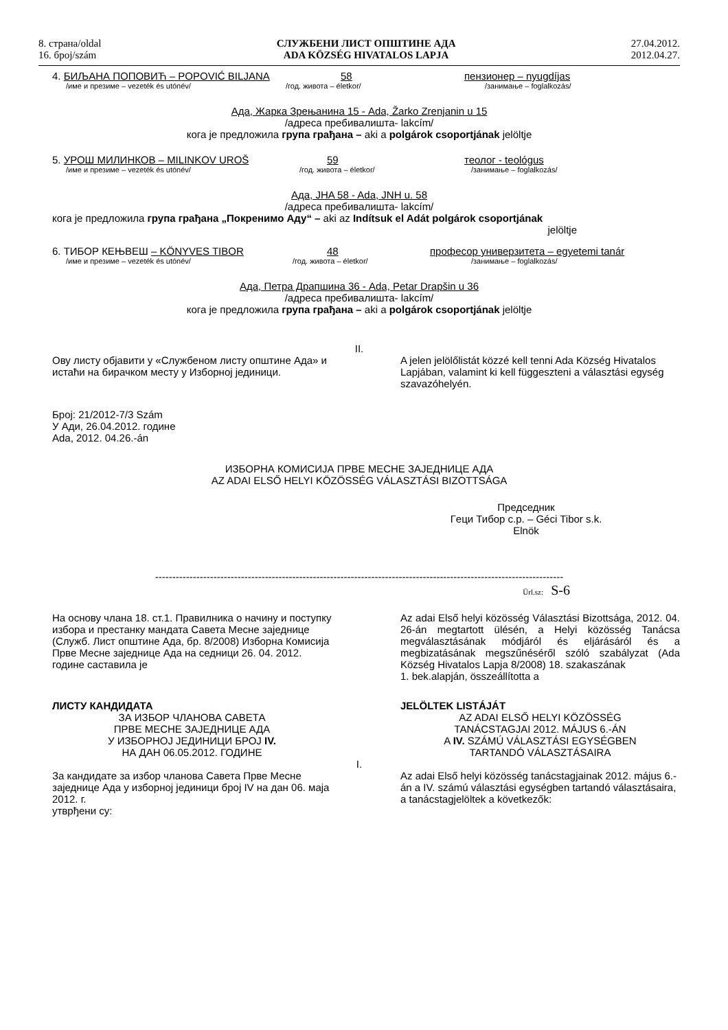8. страна/oldal
16. број/szám
СЛУЖБЕНИ ЛИСТ ОПШТИНЕ АДА
ADA KÖZSÉG HIVATALOS LAPJA
27.04.2012.
2012.04.27.
4. БИЉАНА ПОПОВИЋ – POPOVIĆ BILJANA 58 пензионер – nyugdíjas
/име и презиме – vezeték és utónév/ /год. живота – életkor/ /занимање – foglalkozás/
Ада, Жарка Зрењанина 15 - Ada, Žarko Zrenjanin u 15
/адреса пребивалишта- lakcím/
кога је предложила група грађана – aki a polgárok csoportjának jelöltje
5. УРОШ МИЛИНКОВ – MILINKOV UROŠ 59 теолог - teológus
/име и презиме – vezeték és utónév/ /год. живота – életkor/ /занимање – foglalkozás/
Ада, JHA 58 - Ada, JNH u. 58
/адреса пребивалишта- lakcím/
кога је предложила група грађана „Покренимо Аду“ – aki az Indítsuk el Adát polgárok csoportjának
jelöltje
6. ТИБОР КЕЊВЕШ – KÖNYVES TIBOR 48 професор универзитета – egyetemi tanár
/име и презиме – vezeték és utónév/ /год. живота – életkor/ /занимање – foglalkozás/
Ада, Петра Драпшина 36 - Ada, Petar Drapšin u 36
/адреса пребивалишта- lakcím/
кога је предложила група грађана – aki a polgárok csoportjának jelöltje
II.
Ову листу објавити у «Службеном листу општине Ада» и истаћи на бирачком месту у Изборној јединици.
A jelen jelölőlistát közzé kell tenni Ada Község Hivatalos Lapjában, valamint ki kell függeszteni a választási egység szavazóhelyén.
Број: 21/2012-7/3 Szám
У Ади, 26.04.2012. године
Ada, 2012. 04.26.-án
ИЗБОРНА КОМИСИЈА ПРВЕ МЕСНЕ ЗАЈЕДНИЦЕ АДА
AZ ADAI ELSŐ HELYI KÖZÖSSÉG VÁLASZTÁSI BIZOTTSÁGA
Председник
Гeци Тибор с.р. – Géci Tibor s.k.
Elnök
-----------------------------------------------------------------------------------------------------------------------
Ürl.sz: S-6
На основу члана 18. ст.1. Правилника о начину и поступку избора и престанку мандата Савета Месне заједнице (Служб. Лист општине Ада, бр. 8/2008) Изборна Комисија Прве Месне заједнице Ада на седници 26. 04. 2012. године саставила је
Az adai Első helyi közösség Választási Bizottsága, 2012. 04. 26-án megtartott ülésén, a Helyi közösség Tanácsa megválasztásának módjáról és eljárásáról és a megbizatásának megszűnéséről szóló szabályzat (Ada Község Hivatalos Lapja 8/2008) 18. szakaszának
1. bek.alapján, összeállította a
ЛИСТУ КАНДИДАТА
ЗА ИЗБОР ЧЛАНОВА САВЕТА
ПРВЕ МЕСНЕ ЗАЈЕДНИЦЕ АДА
У ИЗБОРНОЈ ЈЕДИНИЦИ БРОЈ IV.
НА ДАН 06.05.2012. ГОДИНЕ
JELÖLTEK LISTÁJÁT
AZ ADAI ELSŐ HELYI KÖZÖSSÉG
TANÁCSTAGJAI 2012. MÁJUS 6.-ÁN
A IV. SZÁMÚ VÁLASZTÁSI EGYSÉGBEN
TARTANDÓ VÁLASZTÁSAIRA
I.
За кандидате за избор чланова Савета Прве Месне заједнице Ада у изборној јединици број IV на дан 06. маја 2012. г.
утврђени су:
Az adai Első helyi közösség tanácstagjainak 2012. május 6.-án a IV. számú választási egységben tartandó választásaira, a tanácstagjelöltek a következők: